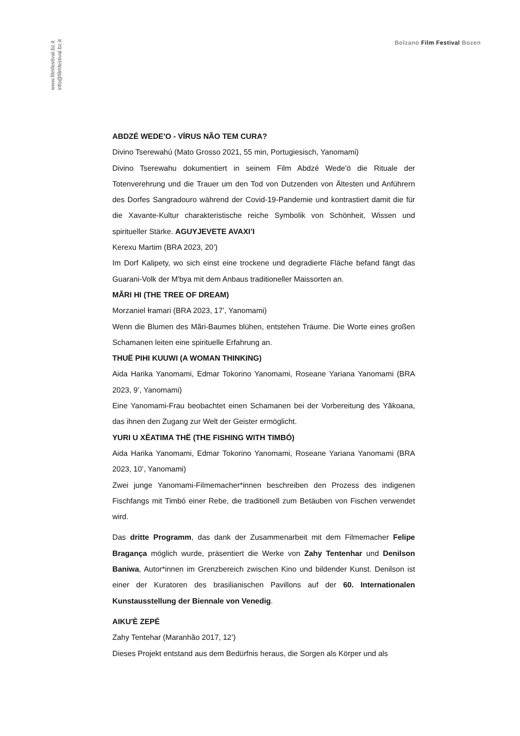www.filmfestival.bz.it
info@filmfestival.bz.it
Bolzano Film Festival Bozen
ABDZÉ WEDE'O - VÍRUS NÃO TEM CURA?
Divino Tserewahú (Mato Grosso 2021, 55 min, Portugiesisch, Yanomami)
Divino Tserewahu dokumentiert in seinem Film Abdzé Wede'ö die Rituale der Totenverehrung und die Trauer um den Tod von Dutzenden von Ältesten und Anführern des Dorfes Sangradouro während der Covid-19-Pandemie und kontrastiert damit die für die Xavante-Kultur charakteristische reiche Symbolik von Schönheit, Wissen und spiritueller Stärke. AGUYJEVETE AVAXI’I
Kerexu Martim (BRA 2023, 20’)
Im Dorf Kalipety, wo sich einst eine trockene und degradierte Fläche befand fängt das Guarani-Volk der M'bya mit dem Anbaus traditioneller Maissorten an.
MÃRI HI (THE TREE OF DREAM)
Morzaniel Ɨramari (BRA 2023, 17’, Yanomami)
Wenn die Blumen des Mãri-Baumes blühen, entstehen Träume. Die Worte eines großen Schamanen leiten eine spirituelle Erfahrung an.
THUË PIHI KUUWI (A WOMAN THINKING)
Aida Harika Yanomami, Edmar Tokorino Yanomami, Roseane Yariana Yanomami (BRA 2023, 9’, Yanomami)
Eine Yanomami-Frau beobachtet einen Schamanen bei der Vorbereitung des Yãkoana, das ihnen den Zugang zur Welt der Geister ermöglicht.
YURI U XËATIMA THË (THE FISHING WITH TIMBÓ)
Aida Harika Yanomami, Edmar Tokorino Yanomami, Roseane Yariana Yanomami (BRA 2023, 10’, Yanomami)
Zwei junge Yanomami-Filmemacher*innen beschreiben den Prozess des indigenen Fischfangs mit Timbó einer Rebe, die traditionell zum Betäuben von Fischen verwendet wird.
Das dritte Programm, das dank der Zusammenarbeit mit dem Filmemacher Felipe Bragança möglich wurde, präsentiert die Werke von Zahy Tentenhar und Denilson Baniwa, Autor*innen im Grenzbereich zwischen Kino und bildender Kunst. Denilson ist einer der Kuratoren des brasilianischen Pavillons auf der 60. Internationalen Kunstausstellung der Biennale von Venedig.
AIKU'È ZEPÉ
Zahy Tentehar (Maranhão 2017, 12’)
Dieses Projekt entstand aus dem Bedürfnis heraus, die Sorgen als Körper und als